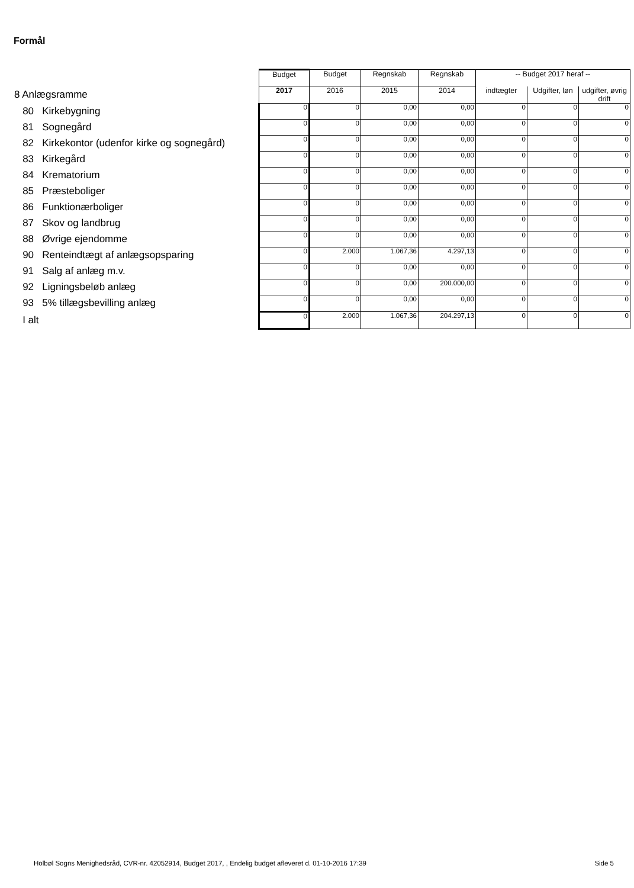Formål
| | Budget | Budget | Regnskab | Regnskab | -- Budget 2017 heraf -- | | |
| --- | --- | --- | --- | --- | --- | --- | --- |
| 8 Anlægsramme | 2017 | 2016 | 2015 | 2014 | indtægter | Udgifter, løn | udgifter, øvrig drift |
| 80 Kirkebygning | 0 | 0 | 0,00 | 0,00 | 0 | 0 | 0 |
| 81 Sognegård | 0 | 0 | 0,00 | 0,00 | 0 | 0 | 0 |
| 82 Kirkekontor (udenfor kirke og sognegård) | 0 | 0 | 0,00 | 0,00 | 0 | 0 | 0 |
| 83 Kirkegård | 0 | 0 | 0,00 | 0,00 | 0 | 0 | 0 |
| 84 Krematorium | 0 | 0 | 0,00 | 0,00 | 0 | 0 | 0 |
| 85 Præsteboliger | 0 | 0 | 0,00 | 0,00 | 0 | 0 | 0 |
| 86 Funktionærboliger | 0 | 0 | 0,00 | 0,00 | 0 | 0 | 0 |
| 87 Skov og landbrug | 0 | 0 | 0,00 | 0,00 | 0 | 0 | 0 |
| 88 Øvrige ejendomme | 0 | 0 | 0,00 | 0,00 | 0 | 0 | 0 |
| 90 Renteindtægt af anlægsopsparing | 0 | 2.000 | 1.067,36 | 4.297,13 | 0 | 0 | 0 |
| 91 Salg af anlæg m.v. | 0 | 0 | 0,00 | 0,00 | 0 | 0 | 0 |
| 92 Ligningsbeløb anlæg | 0 | 0 | 0,00 | 200.000,00 | 0 | 0 | 0 |
| 93 5% tillægsbevilling anlæg | 0 | 0 | 0,00 | 0,00 | 0 | 0 | 0 |
| I alt | 0 | 2.000 | 1.067,36 | 204.297,13 | 0 | 0 | 0 |
Holbøl Sogns Menighedsråd, CVR-nr. 42052914, Budget 2017, , Endelig budget afleveret d. 01-10-2016 17:39 Side 5